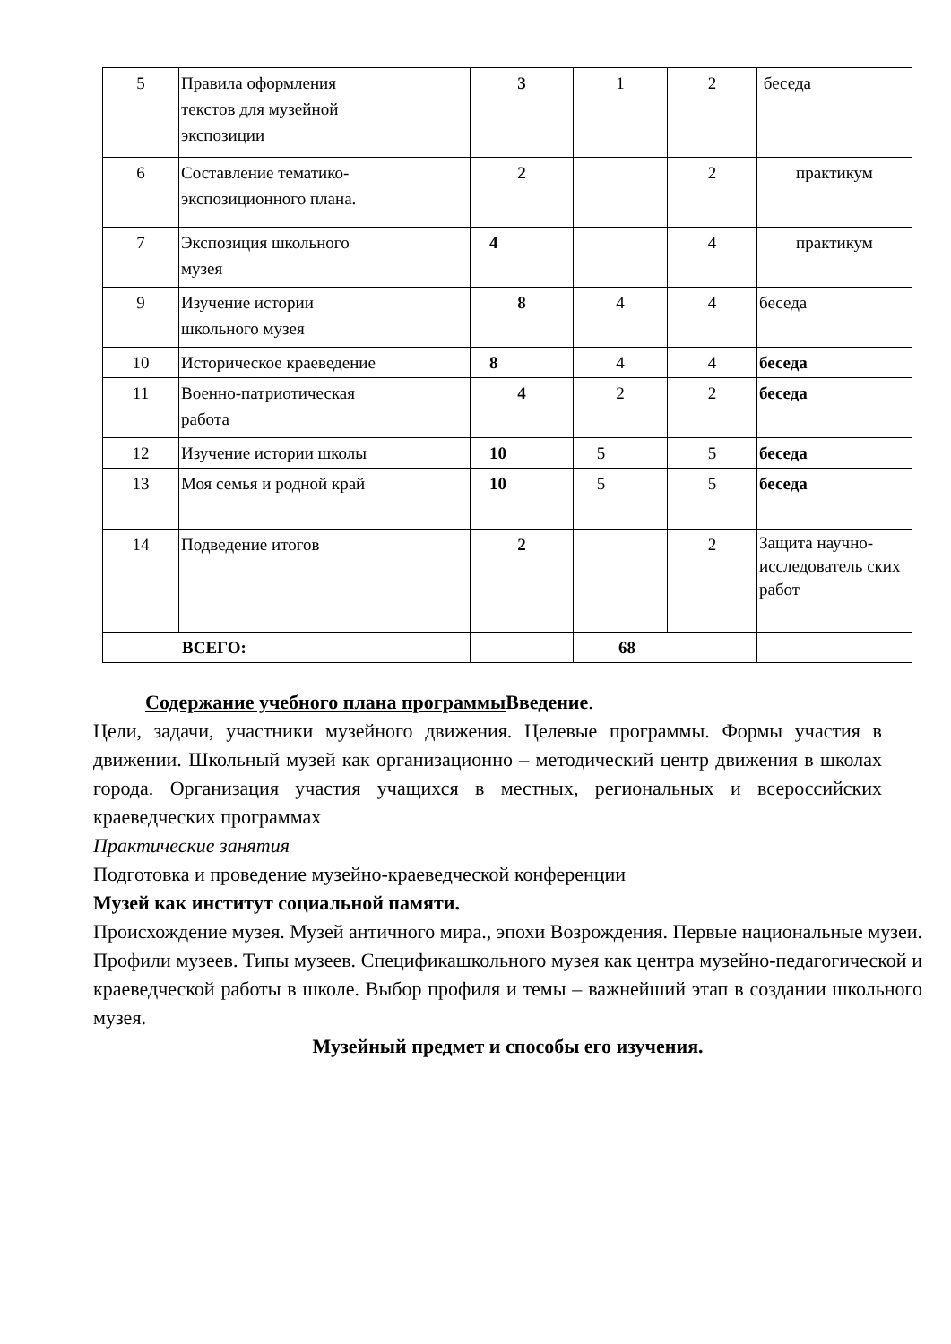| 5 | Правила оформления текстов для музейной экспозиции | 3 | 1 | 2 | беседа |
| 6 | Составление тематико-экспозиционного плана. | 2 | | 2 | практикум |
| 7 | Экспозиция школьного музея | 4 | | 4 | практикум |
| 9 | Изучение истории школьного музея | 8 | 4 | 4 | беседа |
| 10 | Историческое краеведение | 8 | 4 | 4 | беседа |
| 11 | Военно-патриотическая работа | 4 | 2 | 2 | беседа |
| 12 | Изучение истории школы | 10 | 5 | 5 | беседа |
| 13 | Моя семья и родной край | 10 | 5 | 5 | беседа |
| 14 | Подведение итогов | 2 | | 2 | Защита научно-исследователь ских работ |
| ВСЕГО: | | | 68 | | |
Содержание учебного плана программы Введение.
Цели, задачи, участники музейного движения. Целевые программы. Формы участия в движении. Школьный музей как организационно – методический центр движения в школах города. Организация участия учащихся в местных, региональных и всероссийских краеведческих программах
Практические занятия
Подготовка и проведение музейно-краеведческой конференции
Музей как институт социальной памяти.
Происхождение музея. Музей античного мира., эпохи Возрождения. Первые национальные музеи. Профили музеев. Типы музеев. Спецификашкольного музея как центра музейно-педагогической и краеведческой работы в школе. Выбор профиля и темы – важнейший этап в создании школьного музея.
Музейный предмет и способы его изучения.